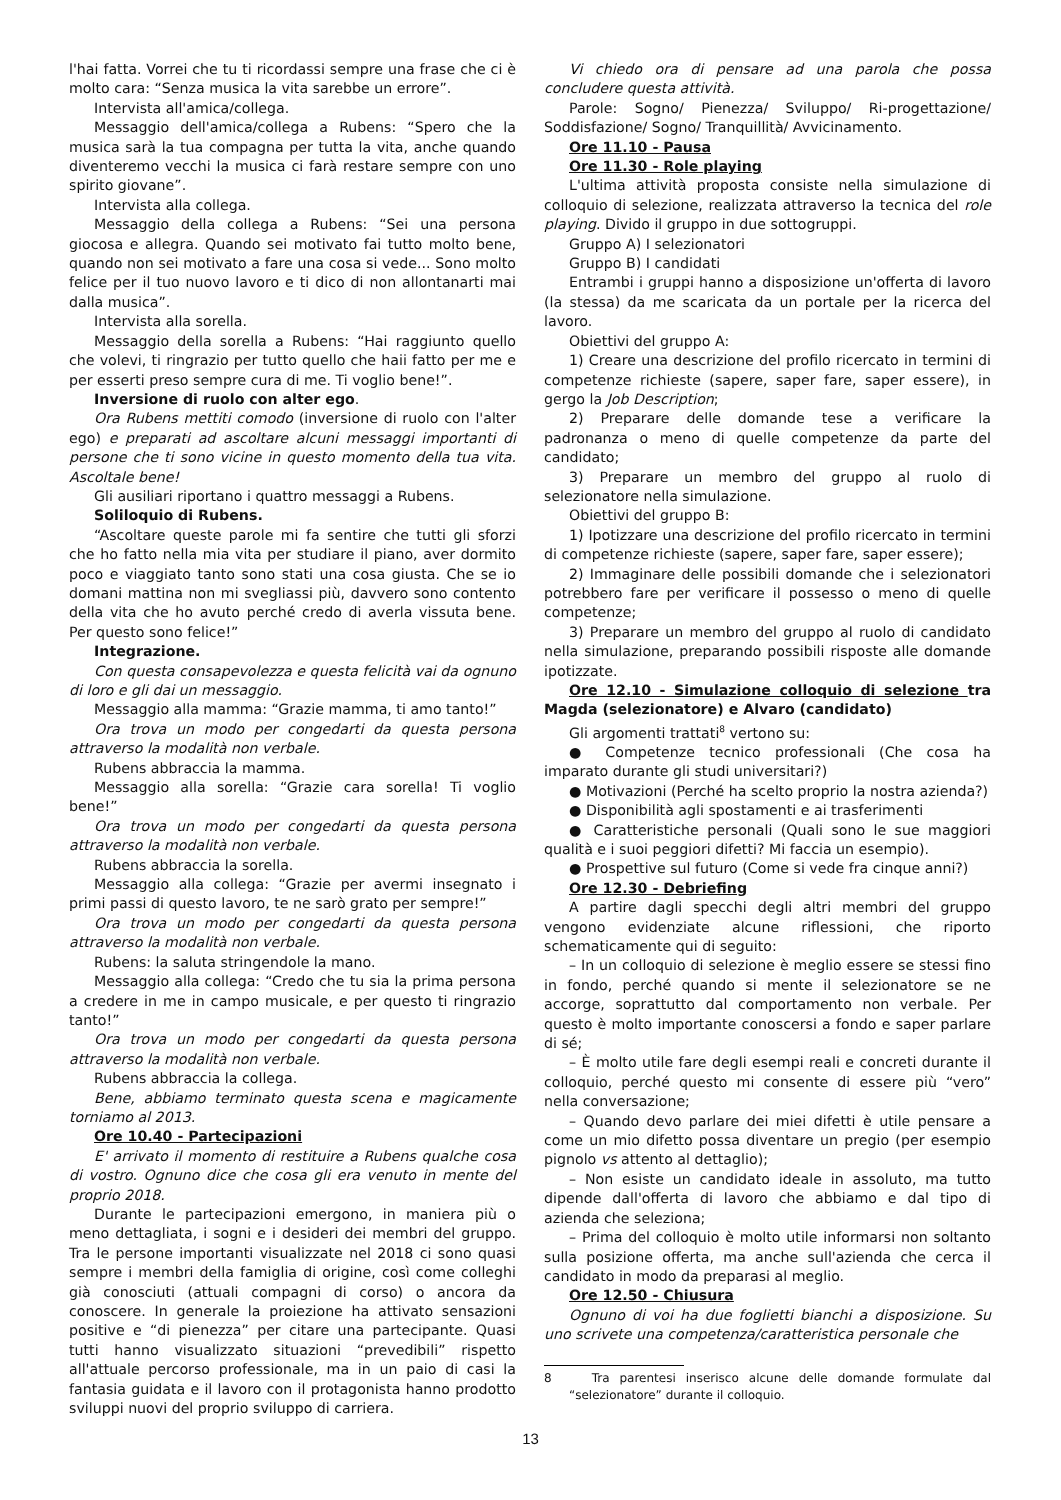l'hai fatta. Vorrei che tu ti ricordassi sempre una frase che ci è molto cara: “Senza musica la vita sarebbe un errore”.
Intervista all'amica/collega.
Messaggio dell'amica/collega a Rubens: “Spero che la musica sarà la tua compagna per tutta la vita, anche quando diventeremo vecchi la musica ci farà restare sempre con uno spirito giovane”.
Intervista alla collega.
Messaggio della collega a Rubens: “Sei una persona giocosa e allegra. Quando sei motivato fai tutto molto bene, quando non sei motivato a fare una cosa si vede... Sono molto felice per il tuo nuovo lavoro e ti dico di non allontanarti mai dalla musica”.
Intervista alla sorella.
Messaggio della sorella a Rubens: “Hai raggiunto quello che volevi, ti ringrazio per tutto quello che haii fatto per me e per esserti preso sempre cura di me. Ti voglio bene!”.
Inversione di ruolo con alter ego.
Ora Rubens mettiti comodo (inversione di ruolo con l'alter ego) e preparati ad ascoltare alcuni messaggi importanti di persone che ti sono vicine in questo momento della tua vita. Ascoltale bene!
Gli ausiliari riportano i quattro messaggi a Rubens.
Soliloquio di Rubens.
“Ascoltare queste parole mi fa sentire che tutti gli sforzi che ho fatto nella mia vita per studiare il piano, aver dormito poco e viaggiato tanto sono stati una cosa giusta. Che se io domani mattina non mi svegliassi più, davvero sono contento della vita che ho avuto perché credo di averla vissuta bene. Per questo sono felice!”
Integrazione.
Con questa consapevolezza e questa felicità vai da ognuno di loro e gli dai un messaggio.
Messaggio alla mamma: “Grazie mamma, ti amo tanto!”
Ora trova un modo per congedarti da questa persona attraverso la modalità non verbale.
Rubens abbraccia la mamma.
Messaggio alla sorella: “Grazie cara sorella! Ti voglio bene!”
Ora trova un modo per congedarti da questa persona attraverso la modalità non verbale.
Rubens abbraccia la sorella.
Messaggio alla collega: “Grazie per avermi insegnato i primi passi di questo lavoro, te ne sarò grato per sempre!”
Ora trova un modo per congedarti da questa persona attraverso la modalità non verbale.
Rubens: la saluta stringendole la mano.
Messaggio alla collega: “Credo che tu sia la prima persona a credere in me in campo musicale, e per questo ti ringrazio tanto!”
Ora trova un modo per congedarti da questa persona attraverso la modalità non verbale.
Rubens abbraccia la collega.
Bene, abbiamo terminato questa scena e magicamente torniamo al 2013.
Ore 10.40 - Partecipazioni
E' arrivato il momento di restituire a Rubens qualche cosa di vostro. Ognuno dice che cosa gli era venuto in mente del proprio 2018.
Durante le partecipazioni emergono, in maniera più o meno dettagliata, i sogni e i desideri dei membri del gruppo. Tra le persone importanti visualizzate nel 2018 ci sono quasi sempre i membri della famiglia di origine, così come colleghi già conosciuti (attuali compagni di corso) o ancora da conoscere. In generale la proiezione ha attivato sensazioni positive e “di pienezza” per citare una partecipante. Quasi tutti hanno visualizzato situazioni “prevedibili” rispetto all'attuale percorso professionale, ma in un paio di casi la fantasia guidata e il lavoro con il protagonista hanno prodotto sviluppi nuovi del proprio sviluppo di carriera.
Vi chiedo ora di pensare ad una parola che possa concludere questa attività.
Parole: Sogno/ Pienezza/ Sviluppo/ Ri-progettazione/ Soddisfazione/ Sogno/ Tranquillità/ Avvicinamento.
Ore 11.10 - Pausa
Ore 11.30 - Role playing
L'ultima attività proposta consiste nella simulazione di colloquio di selezione, realizzata attraverso la tecnica del role playing. Divido il gruppo in due sottogruppi.
Gruppo A) I selezionatori
Gruppo B) I candidati
Entrambi i gruppi hanno a disposizione un'offerta di lavoro (la stessa) da me scaricata da un portale per la ricerca del lavoro.
Obiettivi del gruppo A:
1) Creare una descrizione del profilo ricercato in termini di competenze richieste (sapere, saper fare, saper essere), in gergo la Job Description;
2) Preparare delle domande tese a verificare la padronanza o meno di quelle competenze da parte del candidato;
3) Preparare un membro del gruppo al ruolo di selezionatore nella simulazione.
Obiettivi del gruppo B:
1) Ipotizzare una descrizione del profilo ricercato in termini di competenze richieste (sapere, saper fare, saper essere);
2) Immaginare delle possibili domande che i selezionatori potrebbero fare per verificare il possesso o meno di quelle competenze;
3) Preparare un membro del gruppo al ruolo di candidato nella simulazione, preparando possibili risposte alle domande ipotizzate.
Ore 12.10 - Simulazione colloquio di selezione tra Magda (selezionatore) e Alvaro (candidato)
Gli argomenti trattati<sup>8</sup> vertono su:
● Competenze tecnico professionali (Che cosa ha imparato durante gli studi universitari?)
● Motivazioni (Perché ha scelto proprio la nostra azienda?)
● Disponibilità agli spostamenti e ai trasferimenti
● Caratteristiche personali (Quali sono le sue maggiori qualità e i suoi peggiori difetti? Mi faccia un esempio).
● Prospettive sul futuro (Come si vede fra cinque anni?)
Ore 12.30 - Debriefing
A partire dagli specchi degli altri membri del gruppo vengono evidenziate alcune riflessioni, che riporto schematicamente qui di seguito:
– In un colloquio di selezione è meglio essere se stessi fino in fondo, perché quando si mente il selezionatore se ne accorge, soprattutto dal comportamento non verbale. Per questo è molto importante conoscersi a fondo e saper parlare di sé;
– È molto utile fare degli esempi reali e concreti durante il colloquio, perché questo mi consente di essere più “vero” nella conversazione;
– Quando devo parlare dei miei difetti è utile pensare a come un mio difetto possa diventare un pregio (per esempio pignolo vs attento al dettaglio);
– Non esiste un candidato ideale in assoluto, ma tutto dipende dall'offerta di lavoro che abbiamo e dal tipo di azienda che seleziona;
– Prima del colloquio è molto utile informarsi non soltanto sulla posizione offerta, ma anche sull'azienda che cerca il candidato in modo da preparasi al meglio.
Ore 12.50 - Chiusura
Ognuno di voi ha due foglietti bianchi a disposizione. Su uno scrivete una competenza/caratteristica personale che
8 Tra parentesi inserisco alcune delle domande formulate dal “selezionatore” durante il colloquio.
13